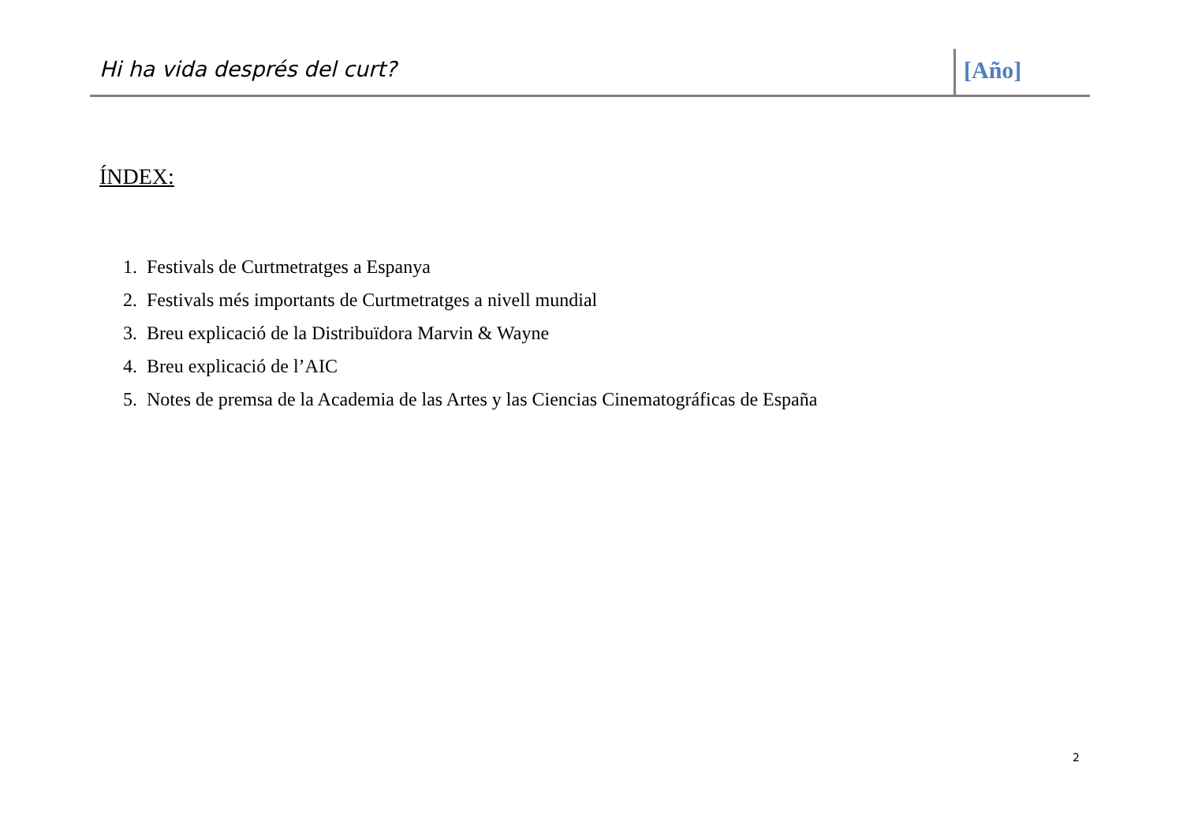Hi ha vida després del curt? [Año]
ÍNDEX:
1. Festivals de Curtmetratges a Espanya
2. Festivals més importants de Curtmetratges a nivell mundial
3. Breu explicació de la Distribuïdora Marvin & Wayne
4. Breu explicació de l’AIC
5. Notes de premsa de la Academia de las Artes y las Ciencias Cinematográficas de España
2